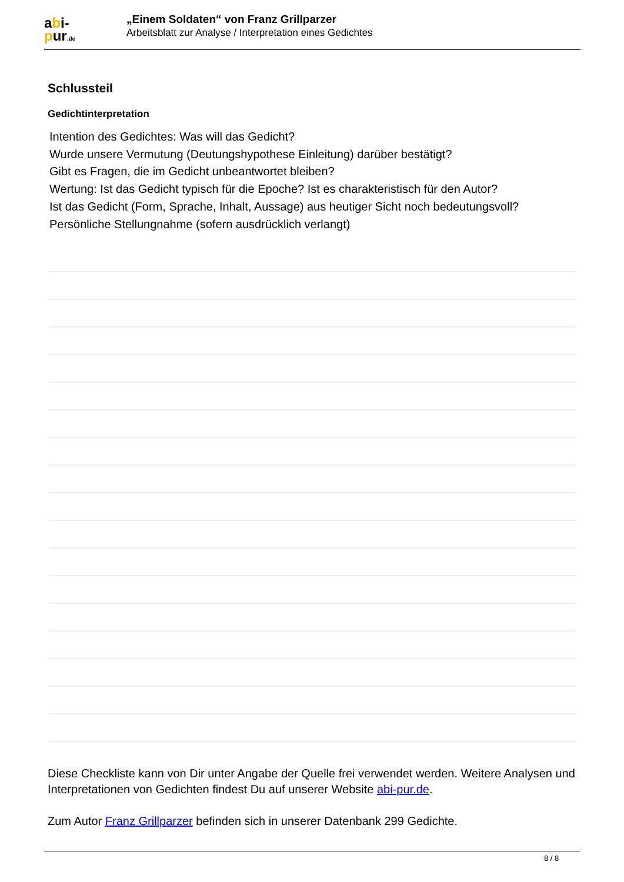abi-
pur.de
„Einem Soldaten“ von Franz Grillparzer
Arbeitsblatt zur Analyse / Interpretation eines Gedichtes
Schlussteil
Gedichtinterpretation
Intention des Gedichtes: Was will das Gedicht?
Wurde unsere Vermutung (Deutungshypothese Einleitung) darüber bestätigt?
Gibt es Fragen, die im Gedicht unbeantwortet bleiben?
Wertung: Ist das Gedicht typisch für die Epoche? Ist es charakteristisch für den Autor?
Ist das Gedicht (Form, Sprache, Inhalt, Aussage) aus heutiger Sicht noch bedeutungsvoll?
Persönliche Stellungnahme (sofern ausdrücklich verlangt)
Diese Checkliste kann von Dir unter Angabe der Quelle frei verwendet werden. Weitere Analysen und Interpretationen von Gedichten findest Du auf unserer Website abi-pur.de.
Zum Autor Franz Grillparzer befinden sich in unserer Datenbank 299 Gedichte.
8 / 8